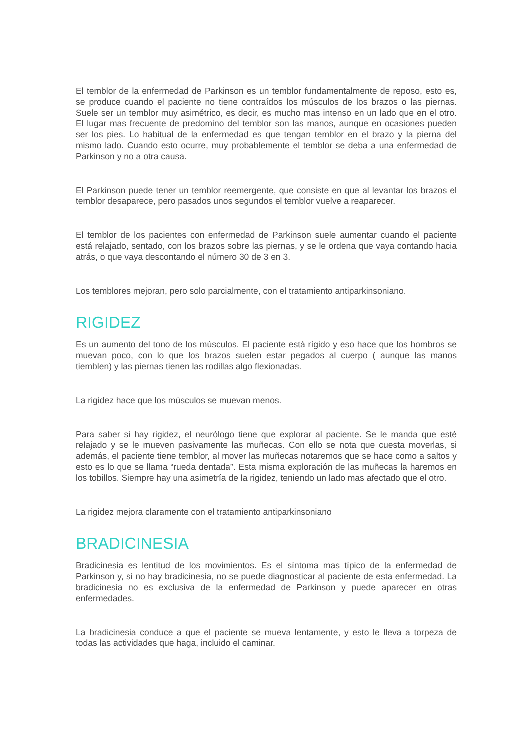El temblor de la enfermedad de Parkinson es un temblor fundamentalmente de reposo, esto es, se produce cuando el paciente no tiene contraídos los músculos de los brazos o las piernas. Suele ser un temblor muy asimétrico, es decir, es mucho mas intenso en un lado que en el otro. El lugar mas frecuente de predomino del temblor son las manos, aunque en ocasiones pueden ser los pies. Lo habitual de la enfermedad es que tengan temblor en el brazo y la pierna del mismo lado. Cuando esto ocurre, muy probablemente el temblor se deba a una enfermedad de Parkinson y no a otra causa.
El Parkinson puede tener un temblor reemergente, que consiste en que al levantar los brazos el temblor desaparece, pero pasados unos segundos el temblor vuelve a reaparecer.
El temblor de los pacientes con enfermedad de Parkinson suele aumentar cuando el paciente está relajado, sentado, con los brazos sobre las piernas, y se le ordena que vaya contando hacia atrás, o que vaya descontando el número 30 de 3 en 3.
Los temblores mejoran, pero solo parcialmente, con el tratamiento antiparkinsoniano.
RIGIDEZ
Es un aumento del tono de los músculos. El paciente está rígido y eso hace que los hombros se muevan poco, con lo que los brazos suelen estar pegados al cuerpo ( aunque las manos tiemblen) y las piernas tienen las rodillas algo flexionadas.
La rigidez hace que los músculos se muevan menos.
Para saber si hay rigidez, el neurólogo tiene que explorar al paciente. Se le manda que esté relajado y se le mueven pasivamente las muñecas. Con ello se nota que cuesta moverlas, si además, el paciente tiene temblor, al mover las muñecas notaremos que se hace como a saltos y esto es lo que se llama “rueda dentada”. Esta misma exploración de las muñecas la haremos en los tobillos. Siempre hay una asimetría de la rigidez, teniendo un lado mas afectado que el otro.
La rigidez mejora claramente con el tratamiento antiparkinsoniano
BRADICINESIA
Bradicinesia es lentitud de los movimientos. Es el síntoma mas típico de la enfermedad de Parkinson y, si no hay bradicinesia, no se puede diagnosticar al paciente de esta enfermedad. La bradicinesia no es exclusiva de la enfermedad de Parkinson y puede aparecer en otras enfermedades.
La bradicinesia conduce a que el paciente se mueva lentamente, y esto le lleva a torpeza de todas las actividades que haga, incluido el caminar.